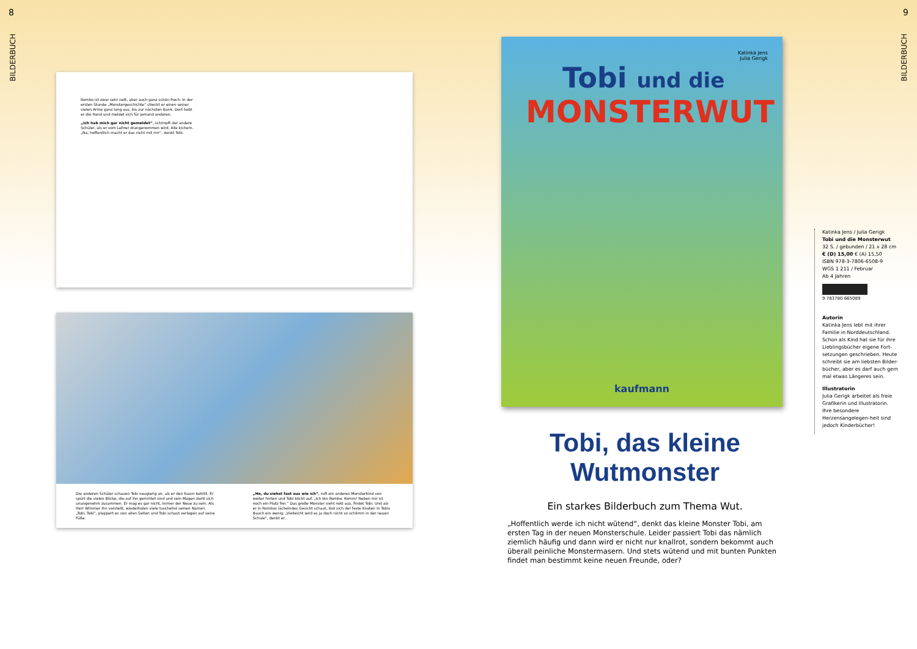8
BILDERBUCH
Rombo ist zwar sehr nett, aber auch ganz schön frech. In der ersten Stunde „Monstergeschichte“ streckt er einen seiner vielen Arme ganz lang aus, bis zur nächsten Bank. Dort hebt er die Hand und meldet sich für jemand anderen.
„Ich hab mich gar nicht gemeldet“, schimpft der andere Schüler, als er vom Lehrer drangenommen wird. Alle kichern. „Na, hoffentlich macht er das nicht mit mir“, denkt Tobi.
Die anderen Schüler schauen Tobi neugierig an, als er den Raum betritt. Er spürt die vielen Blicke, die auf ihn gerichtet sind und sein Magen zieht sich unangenehm zusammen. Er mag es gar nicht, immer der Neue zu sein. Als Herr Wimmer ihn vorstellt, wiederholen viele tuschelnd seinen Namen. „Tobi, Tobi“, plappert es von allen Seiten und Tobi schaut verlegen auf seine Füße.
„He, du siehst fast aus wie ich“, ruft ein anderes Monsterkind von weiter hinten und Tobi blickt auf. „Ich bin Rombo. Komm! Neben mir ist noch ein Platz frei.“ Das große Monster sieht nett aus, findet Tobi. Und als er in Rombos lächelndes Gesicht schaut, löst sich der feste Knoten in Tobis Bauch ein wenig. „Vielleicht wird es ja doch nicht so schlimm in der neuen Schule“, denkt er.
9
BILDERBUCH
Katinka Jens
Julia Gerigk
Tobi und die
MONSTERWUT
kaufmann
Katinka Jens / Julia Gerigk
Tobi und die Monsterwut
32 S. / gebunden / 21 x 28 cm
€ (D) 15,00 € (A) 15,50
ISBN 978-3-7806-6508-9
WGS 1 211 / Februar
Ab 4 Jahren
9 783780 665089
Autorin
Katinka Jens lebt mit ihrer Familie in Norddeutschland. Schon als Kind hat sie für ihre Lieblingsbücher eigene Fort-setzungen geschrieben. Heute schreibt sie am liebsten Bilder-bücher, aber es darf auch gern mal etwas Längeres sein.
Illustratorin
Julia Gerigk arbeitet als freie Grafikerin und Illustratorin. Ihre besondere Herzensangelegen-heit sind jedoch Kinderbücher!
Tobi, das kleine Wutmonster
Ein starkes Bilderbuch zum Thema Wut.
„Hoffentlich werde ich nicht wütend“, denkt das kleine Monster Tobi, am ersten Tag in der neuen Monsterschule. Leider passiert Tobi das nämlich ziemlich häufig und dann wird er nicht nur knallrot, sondern bekommt auch überall peinliche Monstermasern. Und stets wütend und mit bunten Punkten findet man bestimmt keine neuen Freunde, oder?